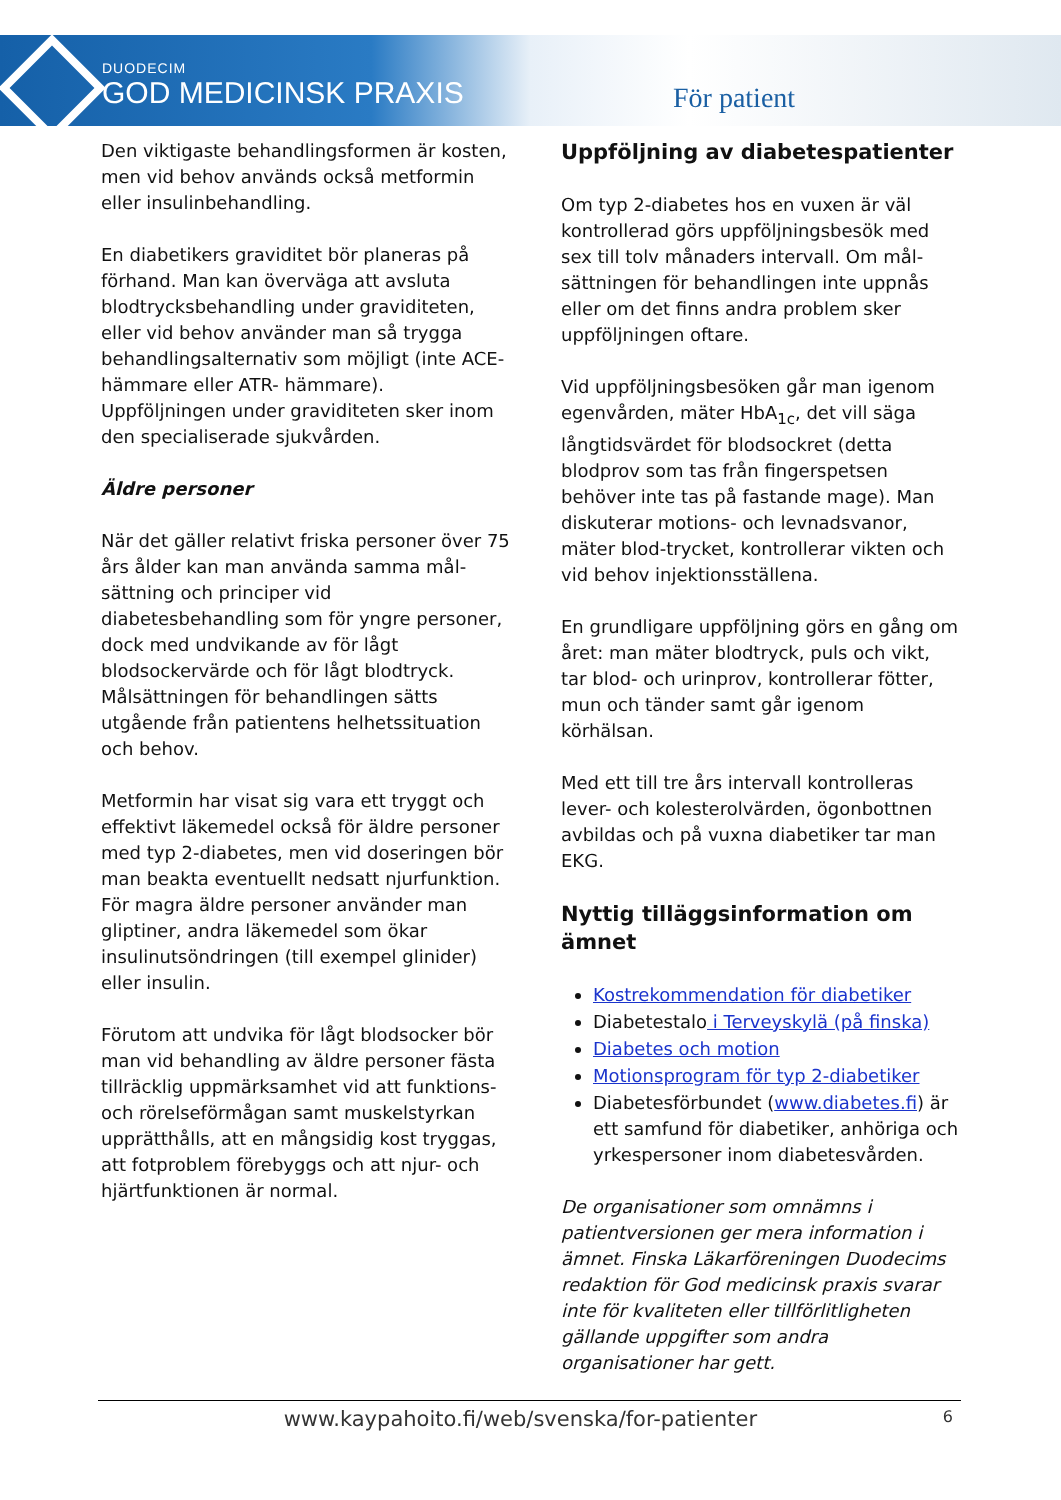DUODECIM
GOD MEDICINSK PRAXIS
För patient
Den viktigaste behandlingsformen är kosten, men vid behov används också metformin eller insulinbehandling.
En diabetikers graviditet bör planeras på förhand. Man kan överväga att avsluta blodtrycksbehandling under graviditeten, eller vid behov använder man så trygga behandlingsalternativ som möjligt (inte ACE-hämmare eller ATR- hämmare). Uppföljningen under graviditeten sker inom den specialiserade sjukvården.
Äldre personer
När det gäller relativt friska personer över 75 års ålder kan man använda samma mål-sättning och principer vid diabetesbehandling som för yngre personer, dock med undvikande av för lågt blodsockervärde och för lågt blodtryck. Målsättningen för behandlingen sätts utgående från patientens helhetssituation och behov.
Metformin har visat sig vara ett tryggt och effektivt läkemedel också för äldre personer med typ 2-diabetes, men vid doseringen bör man beakta eventuellt nedsatt njurfunktion. För magra äldre personer använder man gliptiner, andra läkemedel som ökar insulinutsöndringen (till exempel glinider) eller insulin.
Förutom att undvika för lågt blodsocker bör man vid behandling av äldre personer fästa tillräcklig uppmärksamhet vid att funktions- och rörelseförmågan samt muskelstyrkan upprätthålls, att en mångsidig kost tryggas, att fotproblem förebyggs och att njur- och hjärtfunktionen är normal.
Uppföljning av diabetespatienter
Om typ 2-diabetes hos en vuxen är väl kontrollerad görs uppföljningsbesök med sex till tolv månaders intervall. Om mål-sättningen för behandlingen inte uppnås eller om det finns andra problem sker uppföljningen oftare.
Vid uppföljningsbesöken går man igenom egenvården, mäter HbA<sub>1c</sub>, det vill säga långtidsvärdet för blodsockret (detta blodprov som tas från fingerspetsen behöver inte tas på fastande mage). Man diskuterar motions- och levnadsvanor, mäter blod-trycket, kontrollerar vikten och vid behov injektionsställena.
En grundligare uppföljning görs en gång om året: man mäter blodtryck, puls och vikt, tar blod- och urinprov, kontrollerar fötter, mun och tänder samt går igenom körhälsan.
Med ett till tre års intervall kontrolleras lever- och kolesterolvärden, ögonbottnen avbildas och på vuxna diabetiker tar man EKG.
Nyttig tilläggsinformation om ämnet
Kostrekommendation för diabetiker
Diabetestalo i Terveyskylä (på finska)
Diabetes och motion
Motionsprogram för typ 2-diabetiker
Diabetesförbundet (www.diabetes.fi) är ett samfund för diabetiker, anhöriga och yrkespersoner inom diabetesvården.
De organisationer som omnämns i patientversionen ger mera information i ämnet. Finska Läkarföreningen Duodecims redaktion för God medicinsk praxis svarar inte för kvaliteten eller tillförlitligheten gällande uppgifter som andra organisationer har gett.
www.kaypahoito.fi/web/svenska/for-patienter 6